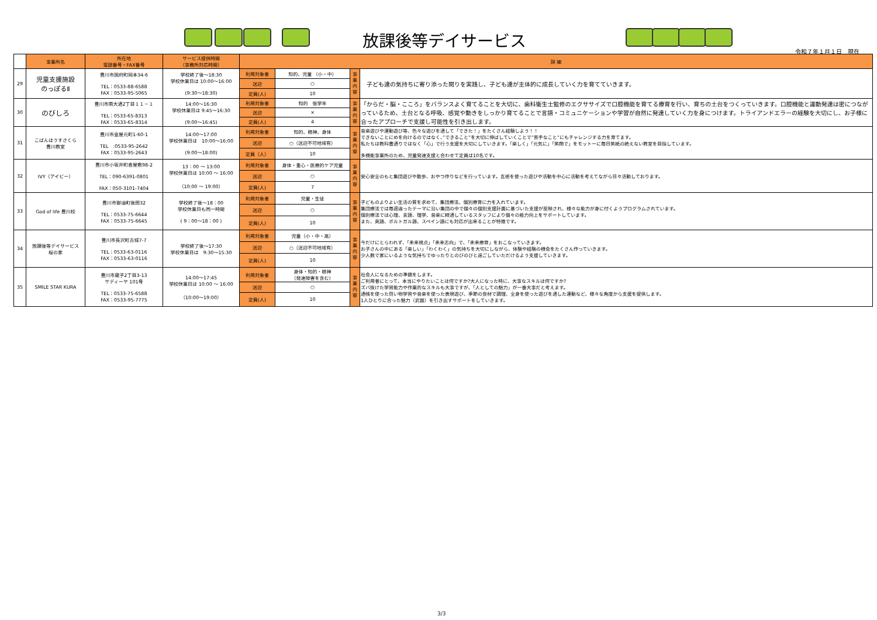放課後等デイサービス
令和７年１月１日　現在
| | 事業所名 | 所在地 電話番号・FAX番号 | サービス提供時間 （事務所対応時間） | 詳 細 | | | |
| --- | --- | --- | --- | --- | --- | --- | --- |
| 29 | 児童支援施設 のっぽるⅡ | 豊川市国府町岡本34-6 TEL：0533-88-6588 FAX：0533-95-5065 | 学校終了後～18:30 学校休業日は 10:00～16:00 (9:30～18:30) | 利用対象者 | 知的、児童 （小・中） | 事 業 内 容 | 子ども達の気持ちに寄り添った関りを実践し、子ども達が主体的に成長していく力を育てていきます。 |
| | | | | 送迎 | ○ | | |
| | | | | 定員(人) | 10 | | |
| 30 | のびしろ | 豊川市南大通2丁目１１－１ TEL：0533-65-8313 FAX：0533-65-8314 | 14:00～16:30 学校休業日は 9:45～16:30 (9:00～16:45) | 利用対象者 | 知的 低学年 | 事 業 内 容 | 「からだ・脳・こころ」をバランスよく育てることを大切に、歯科衛生士監修のエクササイズで口腔機能を育てる療育を行い、育ちの土台をつくっていきます。口腔機能と運動発達は密につながっているため、土台となる呼吸、感覚や動きをしっかり育てることで言語・コミュニケーションや学習が自然に発達していく力を身につけます。トライアンドエラーの経験を大切にし、お子様に合ったアプローチで支援し可能性を引き出します。 |
| | | | | 送迎 | × | | |
| | | | | 定員(人) | 4 | | |
| 31 | こばんはうすさくら 豊川教室 | 豊川市金屋元町1-60-1 TEL :0533-95-2642 FAX：0533-95-2643 | 14:00～17:00 学校休業日は 10:00～16:00 (9:00～18:00) | 利用対象者 | 知的、精神、身体 | 事 業 内 容 | 音楽遊びや運動遊び等、色々な遊びを通して「できた！」をたくさん経験しよう！！ できないことにめを向けるのではなく、”できること”を大切に伸ばしていくことで”苦手なこと”にもチャレンジする力を育てます。 私たちは教科書通りではなく「心」で行う支援を大切にしていきます。「楽しく」「元気に」「笑顔で」をモットーに毎日笑紙の絶えない教室を目指しています。 多機能事業所のため、児童発達支援と合わせて定員は10名です。 |
| | | | | 送迎 | ○（送迎不可地域有） | | |
| | | | | 定員（人） | 10 | | |
| 32 | IVY（アイビー） | 豊川市小坂井町倉屋敷98-2 TEL：090-6391-0801 FAX：050-3101-7404 | 13：00 ～ 13:00 学校休業日は 10:00 ～ 16:00 （10:00 ～ 19:00） | 利用対象者 | 身体・重心・医療的ケア児童 | 事 業 内 容 | 安心安全のもと集団遊びや散歩、おやつ作りなどを行っています。五感を使った遊びや活動を中心に活動を考えてながら日々活動しております。 |
| | | | | 送迎 | ○ | | |
| | | | | 定員(人) | 7 | | |
| 33 | God of life 豊川校 | 豊川市御油町後田32 TEL：0533-75-6644 FAX：0533-75-6645 | 学校終了後～18：00 学校休業日も同一時間 ( 9：00～18：00 ) | 利用対象者 | 児童・生徒 | 事 業 内 容 | 子どものよりよい生活の質を求めて、集団療法、個別療育に力を入れています。 集団療法では毎週違ったテーマに沿い集団の中で個々の個別支援計画に基づいた支援が反映され、様々な能力が身に付くようプログラムされています。 個別療法では心理、言語、理学、音楽に精通しているスタッフにより個々の能力向上をサポートしています。 また、英語、ポルトガル語、スペイン語にも対応が出来ることが特徴です。 |
| | | | | 送迎 | ○ | | |
| | | | | 定員(人) | 10 | | |
| 34 | 放課後等デイサービス 桜の家 | 豊川市長沢町古城7-7 TEL：0533-63-0116 FAX：0533-63-0116 | 学校終了後～17:30 学校休業日は 9:30～15:30 | 利用対象者 | 児童（小・中・高） | 事 業 内 容 | 今だけにとらわれず、「未来視点」「未来志向」で、「未来療育」をおこなっていきます。 お子さんの中にある「楽しい」「わくわく」の気持ちを大切にしながら、体験や経験の機会をたくさん作っていきます。 少人数で家にいるような気持ちでゆったりとのびのびと過ごしていただけるよう支援していきます。 |
| | | | | 送迎 | ○（送迎不可地域有） | | |
| | | | | 定員(人) | 10 | | |
| 35 | SMILE STAR KURA | 豊川市蔵子2丁目3-13 サディーヤ 101号 TEL：0533-75-6588 FAX：0533-95-7775 | 14:00～17:45 学校休業日は 10:00 ～ 16:00 （10:00～19:00） | 利用対象者 | 身体・知的・精神 （発達障害を含む） | 事 業 内 容 | 社会人になるための準備をします。 ご利用者にとって、本当にやりたいことは何ですか?大人になった時に、大事なスキルは何ですか? ズバ抜けた学習能力や作業的なスキルも大事ですが、「人としての魅力」が一番大事だと考えます。 通帳を使った買い物学習や音楽を使った表現遊び、季節の食材で調理、全身を使った遊びを通した運動など、様々な角度から支援を提供します。 1人ひとりに合った魅力（武器）を引き出すサポートをしていきます。 |
| | | | | 送迎 | ○ | | |
| | | | | 定員(人) | 10 | | |
3/3